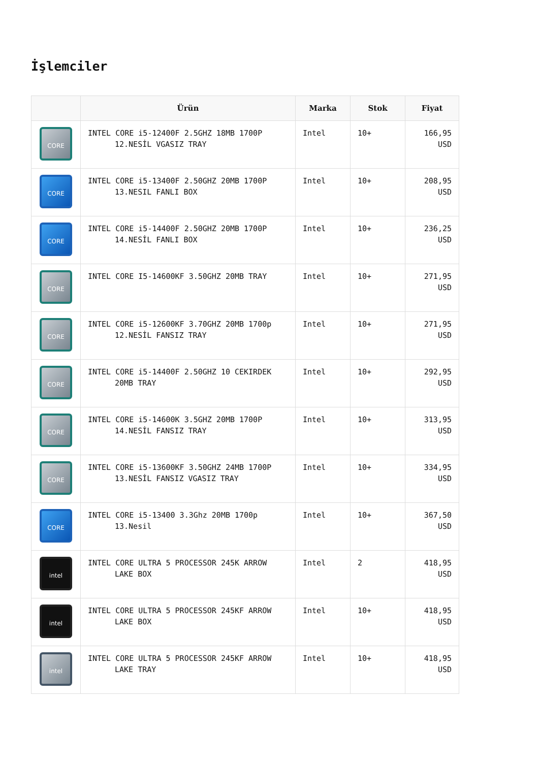İşlemciler
| | Ürün | Marka | Stok | Fiyat |
| --- | --- | --- | --- | --- |
| CORE | INTEL CORE i5-12400F 2.5GHZ 18MB 1700P 12.NESİL VGASIZ TRAY | Intel | 10+ | 166,95 USD |
| CORE | INTEL CORE i5-13400F 2.50GHZ 20MB 1700P 13.NESIL FANLI BOX | Intel | 10+ | 208,95 USD |
| CORE | INTEL CORE i5-14400F 2.50GHZ 20MB 1700P 14.NESİL FANLI BOX | Intel | 10+ | 236,25 USD |
| CORE | INTEL CORE I5-14600KF 3.50GHZ 20MB TRAY | Intel | 10+ | 271,95 USD |
| CORE | INTEL CORE i5-12600KF 3.70GHZ 20MB 1700p 12.NESİL FANSIZ TRAY | Intel | 10+ | 271,95 USD |
| CORE | INTEL CORE i5-14400F 2.50GHZ 10 CEKIRDEK 20MB TRAY | Intel | 10+ | 292,95 USD |
| CORE | INTEL CORE i5-14600K 3.5GHZ 20MB 1700P 14.NESİL FANSIZ TRAY | Intel | 10+ | 313,95 USD |
| CORE | INTEL CORE i5-13600KF 3.50GHZ 24MB 1700P 13.NESİL FANSIZ VGASIZ TRAY | Intel | 10+ | 334,95 USD |
| CORE | INTEL CORE i5-13400 3.3Ghz 20MB 1700p 13.Nesil | Intel | 10+ | 367,50 USD |
| intel | INTEL CORE ULTRA 5 PROCESSOR 245K ARROW LAKE BOX | Intel | 2 | 418,95 USD |
| intel | INTEL CORE ULTRA 5 PROCESSOR 245KF ARROW LAKE BOX | Intel | 10+ | 418,95 USD |
| intel | INTEL CORE ULTRA 5 PROCESSOR 245KF ARROW LAKE TRAY | Intel | 10+ | 418,95 USD |